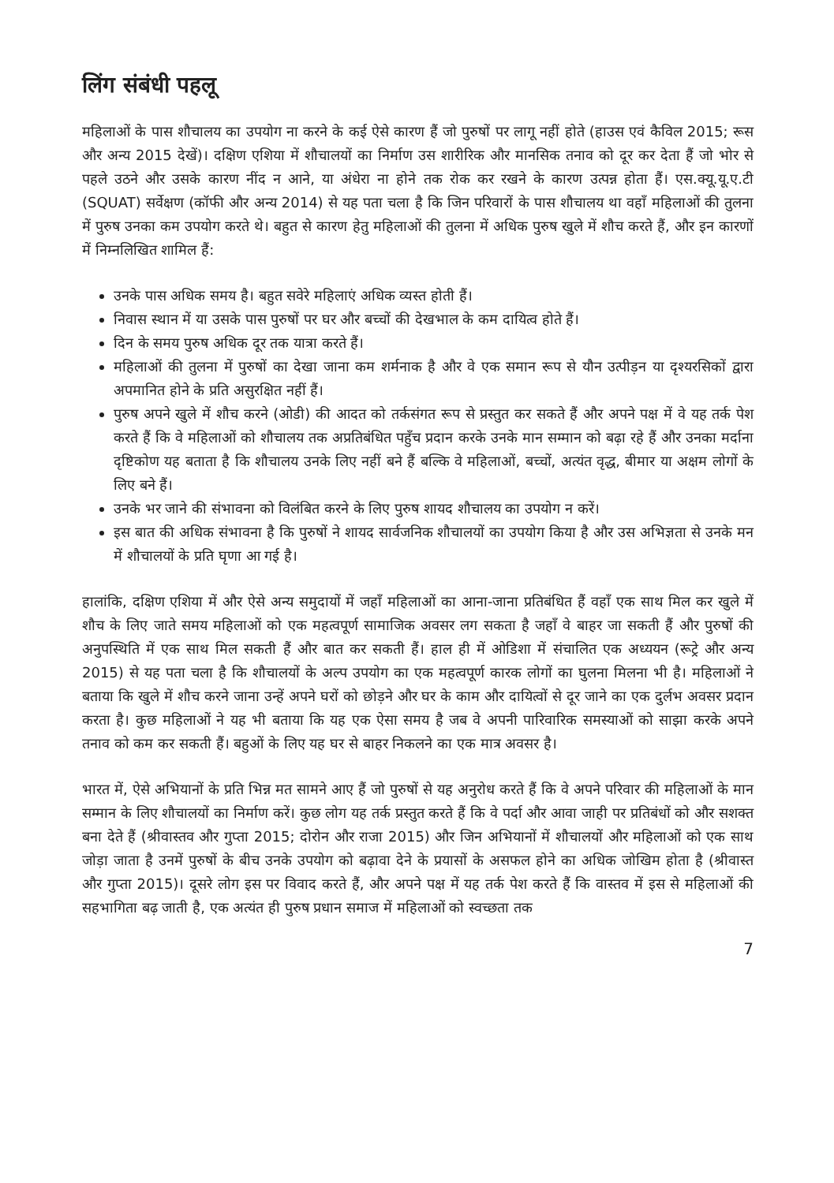लिंग संबंधी पहलू
महिलाओं के पास शौचालय का उपयोग ना करने के कई ऐसे कारण हैं जो पुरुषों पर लागू नहीं होते (हाउस एवं कैविल 2015; रूस और अन्य 2015 देखें)। दक्षिण एशिया में शौचालयों का निर्माण उस शारीरिक और मानसिक तनाव को दूर कर देता हैं जो भोर से पहले उठने और उसके कारण नींद न आने, या अंधेरा ना होने तक रोक कर रखने के कारण उत्पन्न होता हैं। एस.क्यू.यू.ए.टी (SQUAT) सर्वेक्षण (कॉफी और अन्य 2014) से यह पता चला है कि जिन परिवारों के पास शौचालय था वहाँ महिलाओं की तुलना में पुरुष उनका कम उपयोग करते थे। बहुत से कारण हेतु महिलाओं की तुलना में अधिक पुरुष खुले में शौच करते हैं, और इन कारणों में निम्नलिखित शामिल हैं:
उनके पास अधिक समय है। बहुत सवेरे महिलाएं अधिक व्यस्त होती हैं।
निवास स्थान में या उसके पास पुरुषों पर घर और बच्चों की देखभाल के कम दायित्व होते हैं।
दिन के समय पुरुष अधिक दूर तक यात्रा करते हैं।
महिलाओं की तुलना में पुरुषों का देखा जाना कम शर्मनाक है और वे एक समान रूप से यौन उत्पीड़न या दृश्यरसिकों द्वारा अपमानित होने के प्रति असुरक्षित नहीं हैं।
पुरुष अपने खुले में शौच करने (ओडी) की आदत को तर्कसंगत रूप से प्रस्तुत कर सकते हैं और अपने पक्ष में वे यह तर्क पेश करते हैं कि वे महिलाओं को शौचालय तक अप्रतिबंधित पहुँच प्रदान करके उनके मान सम्मान को बढ़ा रहे हैं और उनका मर्दाना दृष्टिकोण यह बताता है कि शौचालय उनके लिए नहीं बने हैं बल्कि वे महिलाओं, बच्चों, अत्यंत वृद्ध, बीमार या अक्षम लोगों के लिए बने हैं।
उनके भर जाने की संभावना को विलंबित करने के लिए पुरुष शायद शौचालय का उपयोग न करें।
इस बात की अधिक संभावना है कि पुरुषों ने शायद सार्वजनिक शौचालयों का उपयोग किया है और उस अभिज्ञता से उनके मन में शौचालयों के प्रति घृणा आ गई है।
हालांकि, दक्षिण एशिया में और ऐसे अन्य समुदायों में जहाँ महिलाओं का आना-जाना प्रतिबंधित हैं वहाँ एक साथ मिल कर खुले में शौच के लिए जाते समय महिलाओं को एक महत्वपूर्ण सामाजिक अवसर लग सकता है जहाँ वे बाहर जा सकती हैं और पुरुषों की अनुपस्थिति में एक साथ मिल सकती हैं और बात कर सकती हैं। हाल ही में ओडिशा में संचालित एक अध्ययन (रूट्रे और अन्य 2015) से यह पता चला है कि शौचालयों के अल्प उपयोग का एक महत्वपूर्ण कारक लोगों का घुलना मिलना भी है। महिलाओं ने बताया कि खुले में शौच करने जाना उन्हें अपने घरों को छोड़ने और घर के काम और दायित्वों से दूर जाने का एक दुर्लभ अवसर प्रदान करता है। कुछ महिलाओं ने यह भी बताया कि यह एक ऐसा समय है जब वे अपनी पारिवारिक समस्याओं को साझा करके अपने तनाव को कम कर सकती हैं। बहुओं के लिए यह घर से बाहर निकलने का एक मात्र अवसर है।
भारत में, ऐसे अभियानों के प्रति भिन्न मत सामने आए हैं जो पुरुषों से यह अनुरोध करते हैं कि वे अपने परिवार की महिलाओं के मान सम्मान के लिए शौचालयों का निर्माण करें। कुछ लोग यह तर्क प्रस्तुत करते हैं कि वे पर्दा और आवा जाही पर प्रतिबंधों को और सशक्त बना देते हैं (श्रीवास्तव और गुप्ता 2015; दोरोन और राजा 2015) और जिन अभियानों में शौचालयों और महिलाओं को एक साथ जोड़ा जाता है उनमें पुरुषों के बीच उनके उपयोग को बढ़ावा देने के प्रयासों के असफल होने का अधिक जोखिम होता है (श्रीवास्त और गुप्ता 2015)। दूसरे लोग इस पर विवाद करते हैं, और अपने पक्ष में यह तर्क पेश करते हैं कि वास्तव में इस से महिलाओं की सहभागिता बढ़ जाती है, एक अत्यंत ही पुरुष प्रधान समाज में महिलाओं को स्वच्छता तक
7